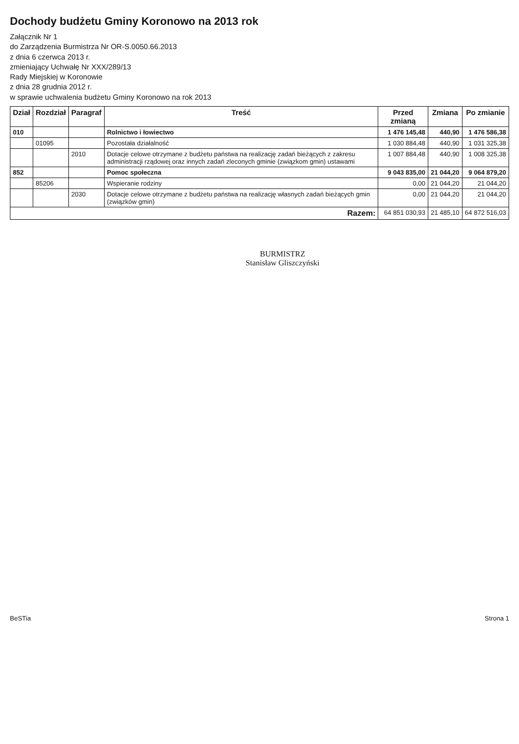Dochody budżetu Gminy Koronowo na 2013 rok
Załącznik Nr 1
do Zarządzenia Burmistrza Nr OR-S.0050.66.2013
z dnia 6 czerwca 2013 r.
zmieniający Uchwałę Nr XXX/289/13
Rady Miejskiej w Koronowie
z dnia 28 grudnia 2012 r.
w sprawie uchwalenia budżetu Gminy Koronowo na rok 2013
| Dział | Rozdział | Paragraf | Treść | Przed zmianą | Zmiana | Po zmianie |
| --- | --- | --- | --- | --- | --- | --- |
| 010 | | | Rolnictwo i łowiectwo | 1 476 145,48 | 440,90 | 1 476 586,38 |
| | 01095 | | Pozostała działalność | 1 030 884,48 | 440,90 | 1 031 325,38 |
| | | 2010 | Dotacje celowe otrzymane z budżetu państwa na realizację zadań bieżących z zakresu administracji rządowej oraz innych zadań zleconych gminie (związkom gmin) ustawami | 1 007 884,48 | 440,90 | 1 008 325,38 |
| 852 | | | Pomoc społeczna | 9 043 835,00 | 21 044,20 | 9 064 879,20 |
| | 85206 | | Wspieranie rodziny | 0,00 | 21 044,20 | 21 044,20 |
| | | 2030 | Dotacje celowe otrzymane z budżetu państwa na realizację własnych zadań bieżących gmin (związków gmin) | 0,00 | 21 044,20 | 21 044,20 |
| Razem: | | | | 64 851 030,93 | 21 485,10 | 64 872 516,03 |
BURMISTRZ
Stanisław Gliszczyński
BeSTia Strona 1